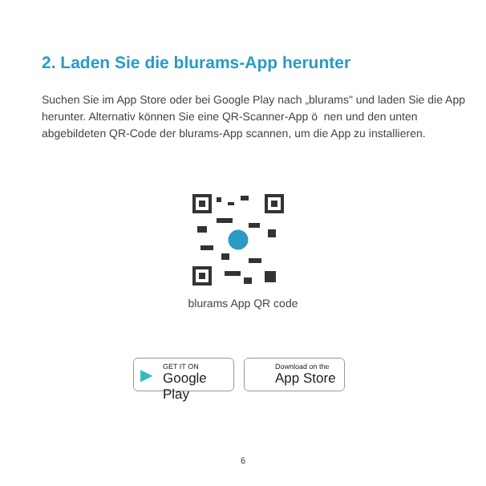2. Laden Sie die blurams-App herunter
Suchen Sie im App Store oder bei Google Play nach „blurams" und laden Sie die App herunter. Alternativ können Sie eine QR-Scanner-App ö nen und den unten abgebildeten QR-Code der blurams-App scannen, um die App zu installieren.
blurams App QR code
▶ GET IT ON
Google Play
Download on the
App Store
6